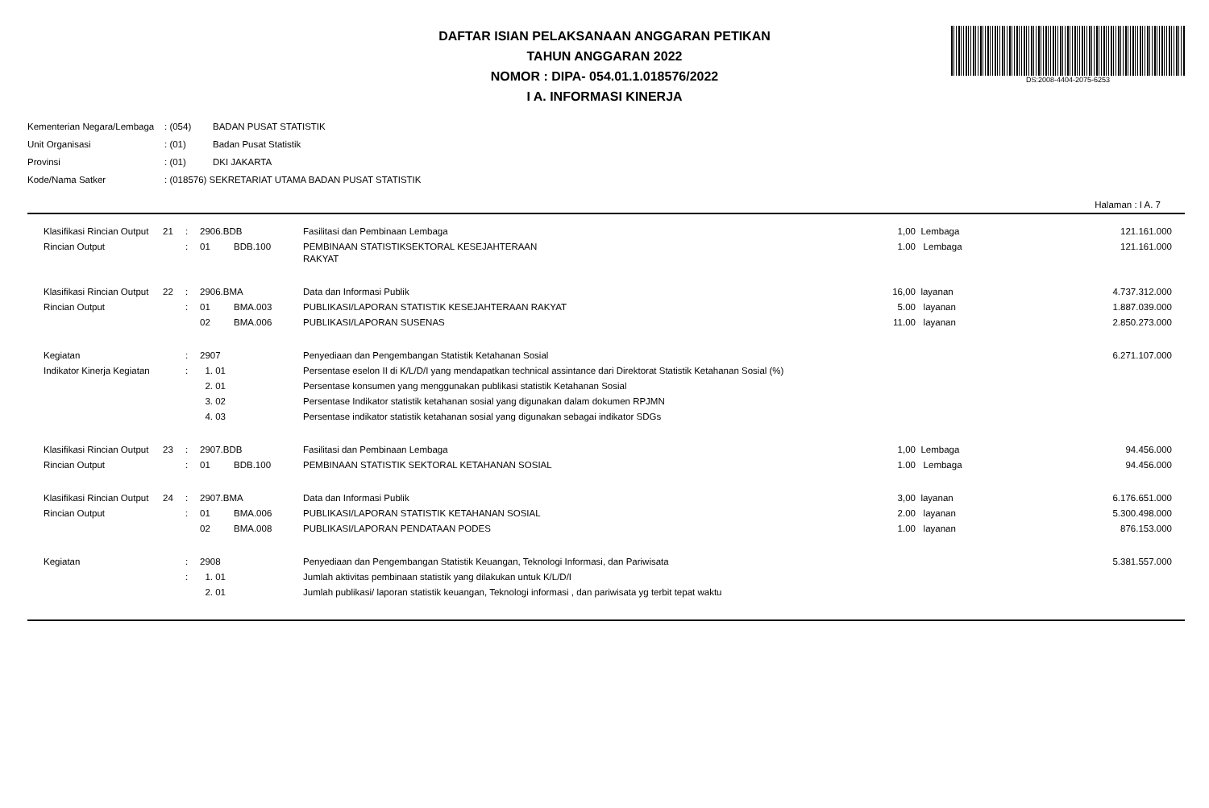DS:2008-4404-2075-6253
DAFTAR ISIAN PELAKSANAAN ANGGARAN PETIKAN
TAHUN ANGGARAN 2022
NOMOR : DIPA- 054.01.1.018576/2022
I A. INFORMASI KINERJA
| Kementerian Negara/Lembaga | : (054) | BADAN PUSAT STATISTIK |
| Unit Organisasi | : (01) | Badan Pusat Statistik |
| Provinsi | : (01) | DKI JAKARTA |
| Kode/Nama Satker | : (018576) SEKRETARIAT UTAMA BADAN PUSAT STATISTIK | |
Halaman : I A. 7
| Klasifikasi Rincian Output | 21 | : | 2906.BDB | | Fasilitasi dan Pembinaan Lembaga | 1,00 | Lembaga | 121.161.000 |
| Rincian Output | | : | 01 | BDB.100 | PEMBINAAN STATISTIKSEKTORAL KESEJAHTERAAN RAKYAT | 1.00 | Lembaga | 121.161.000 |
| Klasifikasi Rincian Output | 22 | : | 2906.BMA | | Data dan Informasi Publik | 16,00 | layanan | 4.737.312.000 |
| Rincian Output | | : | 01 | BMA.003 | PUBLIKASI/LAPORAN STATISTIK KESEJAHTERAAN RAKYAT | 5.00 | layanan | 1.887.039.000 |
| | | | 02 | BMA.006 | PUBLIKASI/LAPORAN SUSENAS | 11.00 | layanan | 2.850.273.000 |
| Kegiatan | | : | 2907 | | Penyediaan dan Pengembangan Statistik Ketahanan Sosial | | | 6.271.107.000 |
| Indikator Kinerja Kegiatan | | : | 1. 01 | | Persentase eselon II di K/L/D/I yang mendapatkan technical assintance dari Direktorat Statistik Ketahanan Sosial (%) | | | |
| | | | 2. 01 | | Persentase konsumen yang menggunakan publikasi statistik Ketahanan Sosial | | | |
| | | | 3. 02 | | Persentase Indikator statistik ketahanan sosial yang digunakan dalam dokumen RPJMN | | | |
| | | | 4. 03 | | Persentase indikator statistik ketahanan sosial yang digunakan sebagai indikator SDGs | | | |
| Klasifikasi Rincian Output | 23 | : | 2907.BDB | | Fasilitasi dan Pembinaan Lembaga | 1,00 | Lembaga | 94.456.000 |
| Rincian Output | | : | 01 | BDB.100 | PEMBINAAN STATISTIK SEKTORAL KETAHANAN SOSIAL | 1.00 | Lembaga | 94.456.000 |
| Klasifikasi Rincian Output | 24 | : | 2907.BMA | | Data dan Informasi Publik | 3,00 | layanan | 6.176.651.000 |
| Rincian Output | | : | 01 | BMA.006 | PUBLIKASI/LAPORAN STATISTIK KETAHANAN SOSIAL | 2.00 | layanan | 5.300.498.000 |
| | | | 02 | BMA.008 | PUBLIKASI/LAPORAN PENDATAAN PODES | 1.00 | layanan | 876.153.000 |
| Kegiatan | | : | 2908 | | Penyediaan dan Pengembangan Statistik Keuangan, Teknologi Informasi, dan Pariwisata | | | 5.381.557.000 |
| | | : | 1. 01 | | Jumlah aktivitas pembinaan statistik yang dilakukan untuk K/L/D/I | | | |
| | | | 2. 01 | | Jumlah publikasi/ laporan statistik keuangan, Teknologi informasi , dan pariwisata yg terbit tepat waktu | | | |